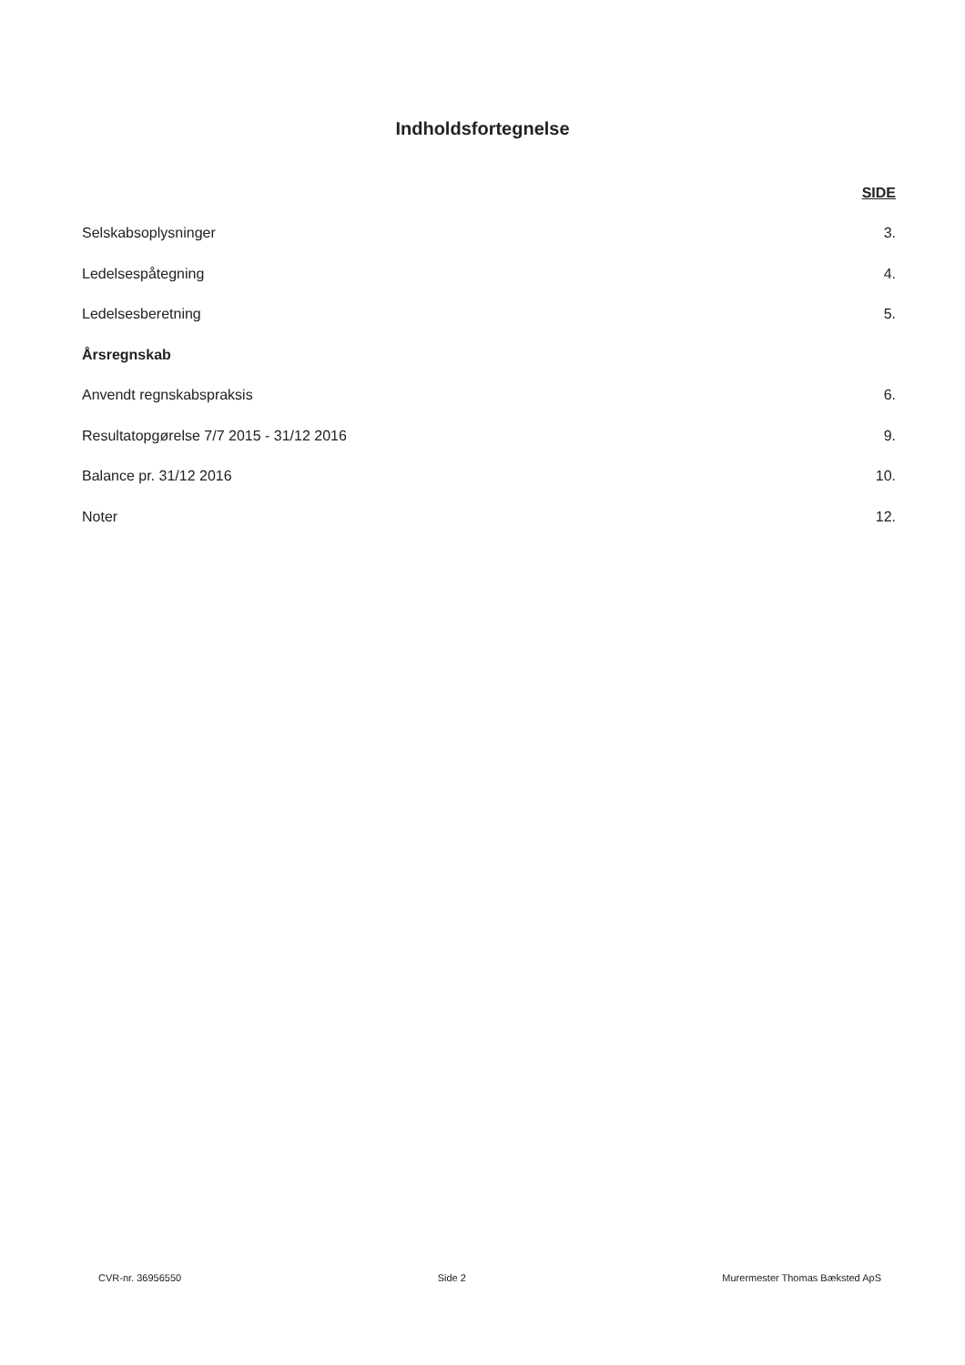Indholdsfortegnelse
SIDE
Selskabsoplysninger 3.
Ledelsespåtegning 4.
Ledelsesberetning 5.
Årsregnskab
Anvendt regnskabspraksis 6.
Resultatopgørelse 7/7 2015 - 31/12 2016 9.
Balance pr. 31/12 2016 10.
Noter 12.
CVR-nr. 36956550 Side 2 Murermester Thomas Bæksted ApS